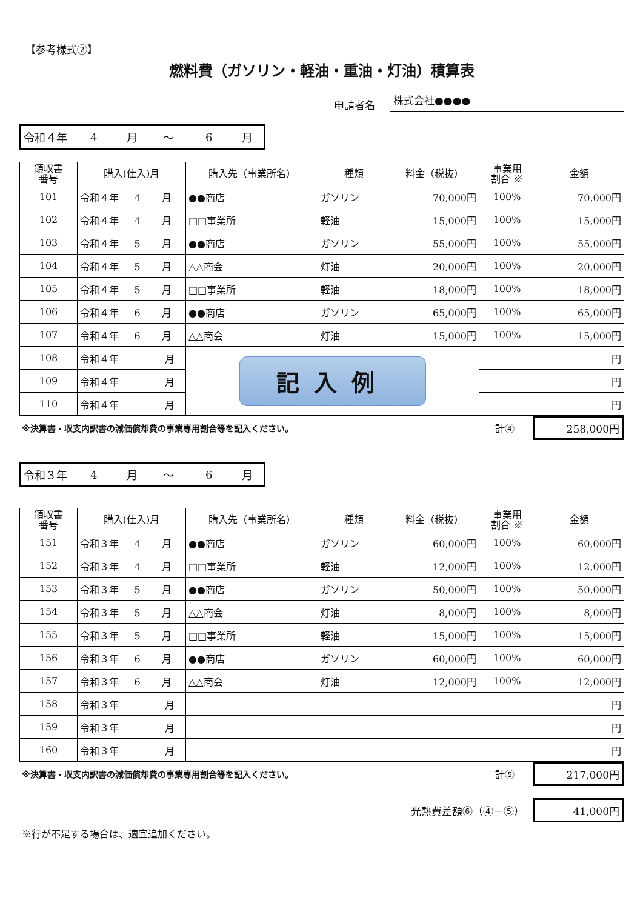【参考様式②】
燃料費（ガソリン・軽油・重油・灯油）積算表
申請者名 株式会社●●●●
令和４年 4 月 ～ 6 月
| 領収書 番号 | 購入(仕入)月 | 購入先（事業所名） | 種類 | 料金（税抜） | 事業用 割合 ※ | 金額 |
| --- | --- | --- | --- | --- | --- | --- |
| 101 | 令和４年 4 月 | ●●商店 | ガソリン | 70,000円 | 100% | 70,000円 |
| 102 | 令和４年 4 月 | □□事業所 | 軽油 | 15,000円 | 100% | 15,000円 |
| 103 | 令和４年 5 月 | ●●商店 | ガソリン | 55,000円 | 100% | 55,000円 |
| 104 | 令和４年 5 月 | △△商会 | 灯油 | 20,000円 | 100% | 20,000円 |
| 105 | 令和４年 5 月 | □□事業所 | 軽油 | 18,000円 | 100% | 18,000円 |
| 106 | 令和４年 6 月 | ●●商店 | ガソリン | 65,000円 | 100% | 65,000円 |
| 107 | 令和４年 6 月 | △△商会 | 灯油 | 15,000円 | 100% | 15,000円 |
| 108 | 令和４年 月 | 記入例 | | | | 円 |
| 109 | 令和４年 月 | | | | | 円 |
| 110 | 令和４年 月 | | | | | 円 |
※決算書・収支内訳書の減価償却費の事業専用割合等を記入ください。 計④
258,000円
令和３年 4 月 ～ 6 月
| 領収書 番号 | 購入(仕入)月 | 購入先（事業所名） | 種類 | 料金（税抜） | 事業用 割合 ※ | 金額 |
| --- | --- | --- | --- | --- | --- | --- |
| 151 | 令和３年 4 月 | ●●商店 | ガソリン | 60,000円 | 100% | 60,000円 |
| 152 | 令和３年 4 月 | □□事業所 | 軽油 | 12,000円 | 100% | 12,000円 |
| 153 | 令和３年 5 月 | ●●商店 | ガソリン | 50,000円 | 100% | 50,000円 |
| 154 | 令和３年 5 月 | △△商会 | 灯油 | 8,000円 | 100% | 8,000円 |
| 155 | 令和３年 5 月 | □□事業所 | 軽油 | 15,000円 | 100% | 15,000円 |
| 156 | 令和３年 6 月 | ●●商店 | ガソリン | 60,000円 | 100% | 60,000円 |
| 157 | 令和３年 6 月 | △△商会 | 灯油 | 12,000円 | 100% | 12,000円 |
| 158 | 令和３年 月 | | | | | 円 |
| 159 | 令和３年 月 | | | | | 円 |
| 160 | 令和３年 月 | | | | | 円 |
※決算書・収支内訳書の減価償却費の事業専用割合等を記入ください。 計⑤
217,000円
光熱費差額⑥（④－⑤）
41,000円
※行が不足する場合は、適宜追加ください。